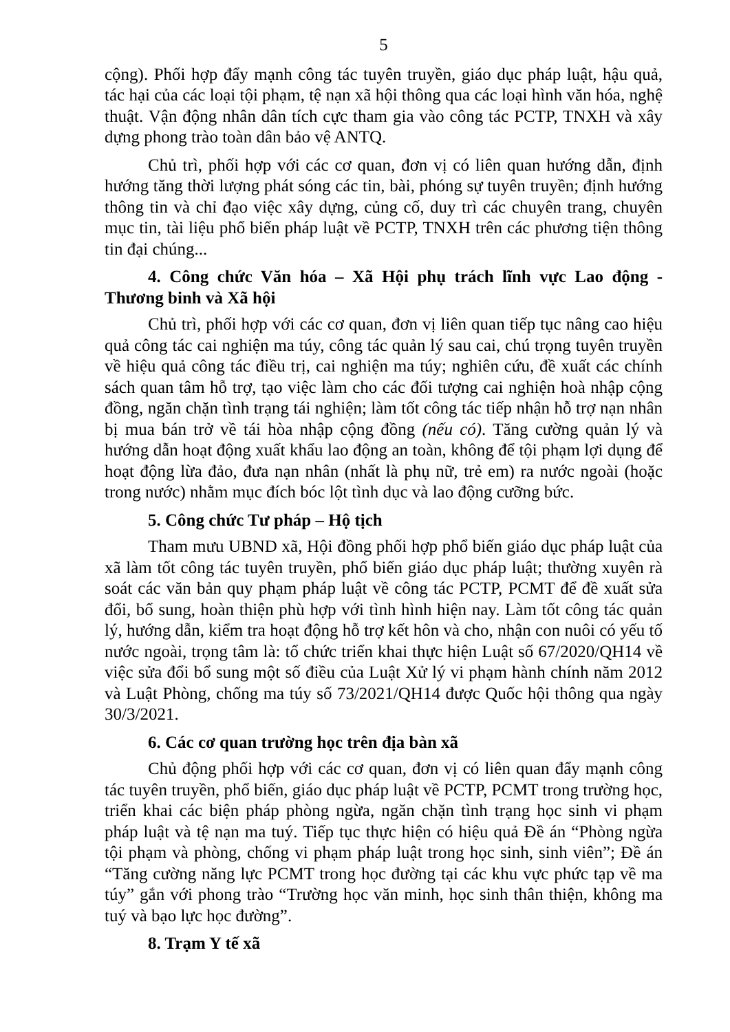5
cộng). Phối hợp đẩy mạnh công tác tuyên truyền, giáo dục pháp luật, hậu quả, tác hại của các loại tội phạm, tệ nạn xã hội thông qua các loại hình văn hóa, nghệ thuật. Vận động nhân dân tích cực tham gia vào công tác PCTP, TNXH và xây dựng phong trào toàn dân bảo vệ ANTQ.
Chủ trì, phối hợp với các cơ quan, đơn vị có liên quan hướng dẫn, định hướng tăng thời lượng phát sóng các tin, bài, phóng sự tuyên truyền; định hướng thông tin và chỉ đạo việc xây dựng, củng cố, duy trì các chuyên trang, chuyên mục tin, tài liệu phổ biến pháp luật về PCTP, TNXH trên các phương tiện thông tin đại chúng...
4. Công chức Văn hóa – Xã Hội phụ trách lĩnh vực Lao động - Thương binh và Xã hội
Chủ trì, phối hợp với các cơ quan, đơn vị liên quan tiếp tục nâng cao hiệu quả công tác cai nghiện ma túy, công tác quản lý sau cai, chú trọng tuyên truyền về hiệu quả công tác điều trị, cai nghiện ma túy; nghiên cứu, đề xuất các chính sách quan tâm hỗ trợ, tạo việc làm cho các đối tượng cai nghiện hoà nhập cộng đồng, ngăn chặn tình trạng tái nghiện; làm tốt công tác tiếp nhận hỗ trợ nạn nhân bị mua bán trở về tái hòa nhập cộng đồng (nếu có). Tăng cường quản lý và hướng dẫn hoạt động xuất khẩu lao động an toàn, không để tội phạm lợi dụng để hoạt động lừa đảo, đưa nạn nhân (nhất là phụ nữ, trẻ em) ra nước ngoài (hoặc trong nước) nhằm mục đích bóc lột tình dục và lao động cưỡng bức.
5. Công chức Tư pháp – Hộ tịch
Tham mưu UBND xã, Hội đồng phối hợp phổ biến giáo dục pháp luật của xã làm tốt công tác tuyên truyền, phổ biến giáo dục pháp luật; thường xuyên rà soát các văn bản quy phạm pháp luật về công tác PCTP, PCMT để đề xuất sửa đổi, bổ sung, hoàn thiện phù hợp với tình hình hiện nay. Làm tốt công tác quản lý, hướng dẫn, kiểm tra hoạt động hỗ trợ kết hôn và cho, nhận con nuôi có yếu tố nước ngoài, trọng tâm là: tổ chức triển khai thực hiện Luật số 67/2020/QH14 về việc sửa đổi bổ sung một số điều của Luật Xử lý vi phạm hành chính năm 2012 và Luật Phòng, chống ma túy số 73/2021/QH14 được Quốc hội thông qua ngày 30/3/2021.
6. Các cơ quan trường học trên địa bàn xã
Chủ động phối hợp với các cơ quan, đơn vị có liên quan đẩy mạnh công tác tuyên truyền, phổ biến, giáo dục pháp luật về PCTP, PCMT trong trường học, triển khai các biện pháp phòng ngừa, ngăn chặn tình trạng học sinh vi phạm pháp luật và tệ nạn ma tuý. Tiếp tục thực hiện có hiệu quả Đề án “Phòng ngừa tội phạm và phòng, chống vi phạm pháp luật trong học sinh, sinh viên”; Đề án “Tăng cường năng lực PCMT trong học đường tại các khu vực phức tạp về ma túy” gắn với phong trào “Trường học văn minh, học sinh thân thiện, không ma tuý và bạo lực học đường”.
8. Trạm Y tế xã